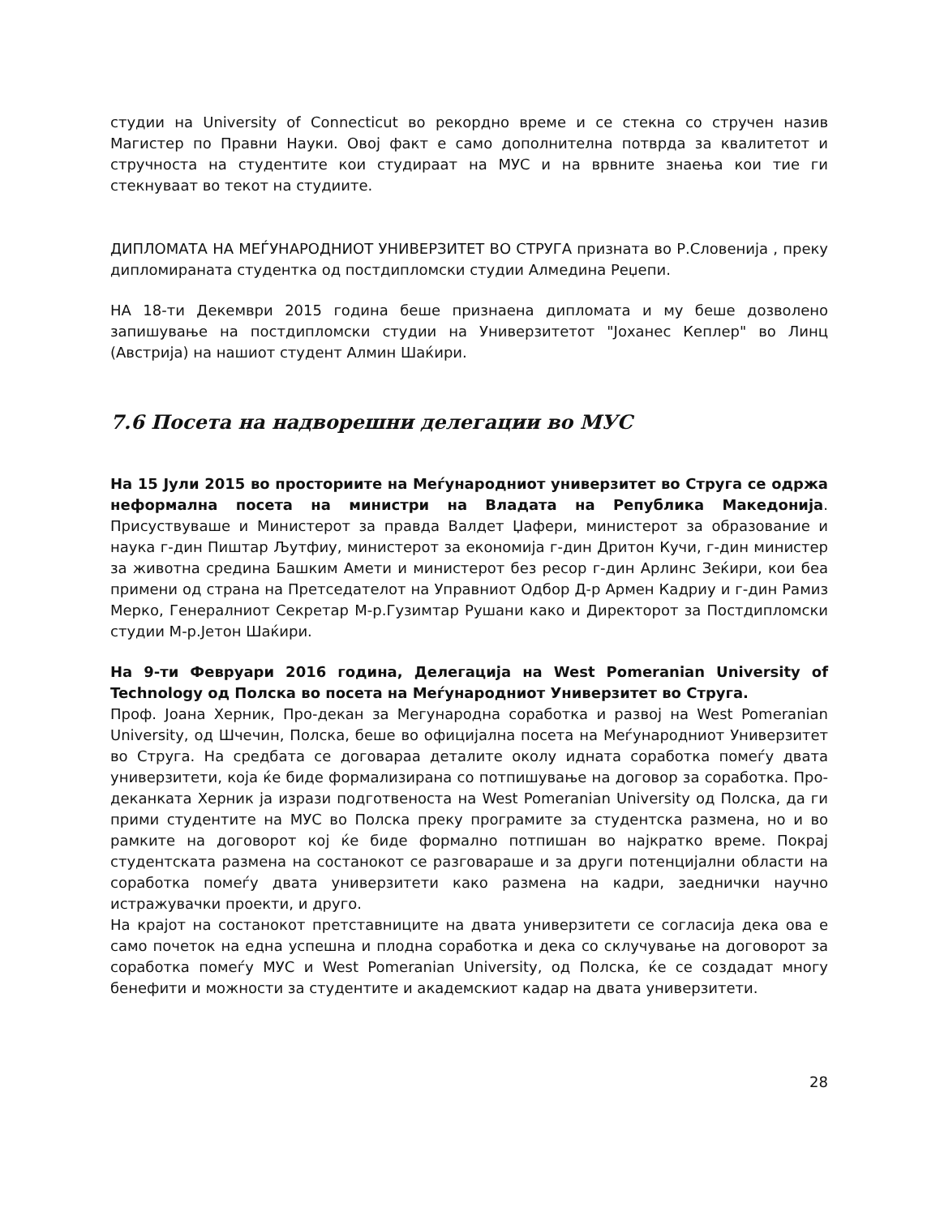студии на University of Connecticut во рекордно време и се стекна со стручен назив Магистер по Правни Науки. Овој факт е само дополнителна потврда за квалитетот и стручноста на студентите кои студираат на МУС и на врвните знаења кои тие ги стекнуваат во текот на студиите.
ДИПЛОМАТА НА МЕЃУНАРОДНИОТ УНИВЕРЗИТЕТ ВО СТРУГА призната во Р.Словенија , преку дипломираната студентка од постдипломски студии Алмедина Реџепи.
НА 18-ти Декември 2015 година беше признаена дипломата и му беше дозволено запишување на постдипломски студии на Универзитетот "Јоханес Кеплер" во Линц (Австрија) на нашиот студент Алмин Шаќири.
7.6 Посета на надворешни делегации во МУС
На 15 Јули 2015 во просториите на Меѓународниот универзитет во Струга се одржа неформална посета на министри на Владата на Република Македонија. Присуствуваше и Министерот за правда Валдет Џафери, министерот за образование и наука г-дин Пиштар Љутфиу, министерот за економија г-дин Дритон Кучи, г-дин министер за животна средина Башким Амети и министерот без ресор г-дин Арлинс Зеќири, кои беа примени од страна на Претседателот на Управниот Одбор Д-р Армен Кадриу и г-дин Рамиз Мерко, Генералниот Секретар М-р.Гузимтар Рушани како и Директорот за Постдипломски студии М-р.Јетон Шаќири.
На 9-ти Февруари 2016 година, Делегација на West Pomeranian University of Technology од Полска во посета на Меѓународниот Универзитет во Струга.
Проф. Јоана Херник, Про-декан за Мегународна соработка и развој на West Pomeranian University, од Шчечин, Полска, беше во официјална посета на Меѓународниот Универзитет во Струга. На средбата се договараа деталите околу идната соработка помеѓу двата универзитети, која ќе биде формализирана со потпишување на договор за соработка. Про-деканката Херник ја изрази подготвеноста на West Pomeranian University од Полска, да ги прими студентите на МУС во Полска преку програмите за студентска размена, но и во рамките на договорот кој ќе биде формално потпишан во најкратко време. Покрај студентската размена на состанокот се разговараше и за други потенцијални области на соработка помеѓу двата универзитети како размена на кадри, заеднички научно истражувачки проекти, и друго.
На крајот на состанокот претставниците на двата универзитети се согласија дека ова е само почеток на една успешна и плодна соработка и дека со склучување на договорот за соработка помеѓу МУС и West Pomeranian University, од Полска, ќе се создадат многу бенефити и можности за студентите и академскиот кадар на двата универзитети.
28